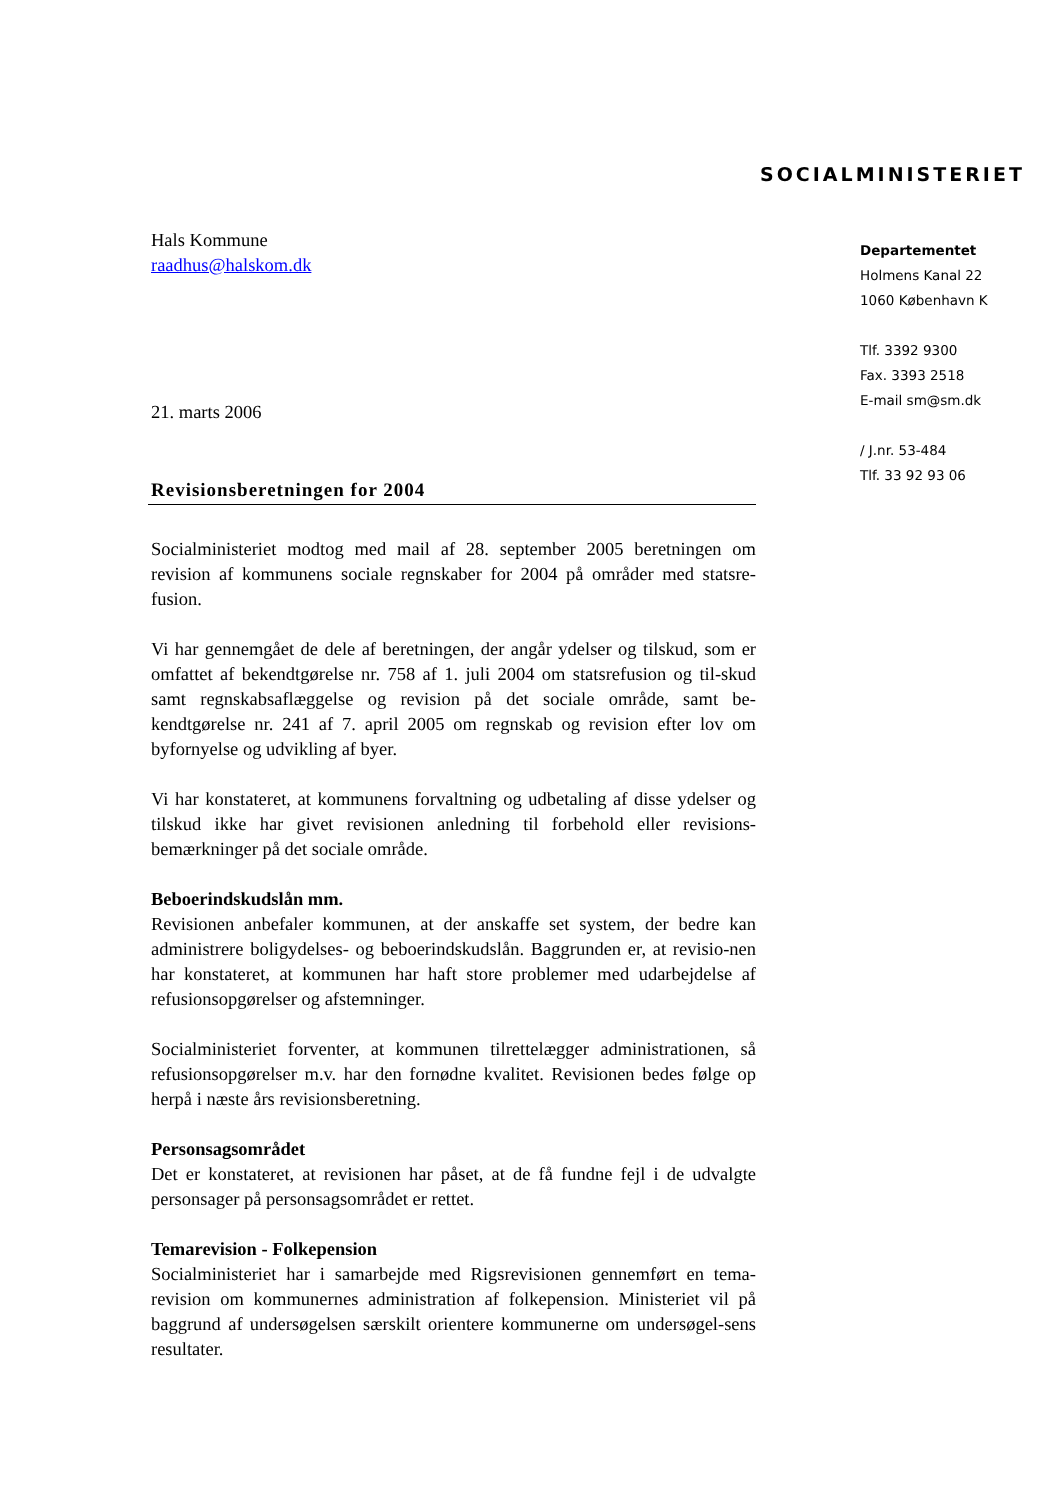SOCIALMINISTERIET
Departementet
Holmens Kanal 22
1060 København K
Tlf. 3392 9300
Fax. 3393 2518
E-mail sm@sm.dk
/ J.nr. 53-484
Tlf. 33 92 93 06
Hals Kommune
raadhus@halskom.dk
21. marts 2006
Revisionsberetningen for 2004
Socialministeriet modtog med mail af 28. september 2005 beretningen om revision af kommunens sociale regnskaber for 2004 på områder med statsre-fusion.
Vi har gennemgået de dele af beretningen, der angår ydelser og tilskud, som er omfattet af bekendtgørelse nr. 758 af 1. juli 2004 om statsrefusion og til-skud samt regnskabsaflæggelse og revision på det sociale område, samt be-kendtgørelse nr. 241 af 7. april 2005 om regnskab og revision efter lov om byfornyelse og udvikling af byer.
Vi har konstateret, at kommunens forvaltning og udbetaling af disse ydelser og tilskud ikke har givet revisionen anledning til forbehold eller revisions-bemærkninger på det sociale område.
Beboerindskudslån mm.
Revisionen anbefaler kommunen, at der anskaffe set system, der bedre kan administrere boligydelses- og beboerindskudslån. Baggrunden er, at revisio-nen har konstateret, at kommunen har haft store problemer med udarbejdelse af refusionsopgørelser og afstemninger.
Socialministeriet forventer, at kommunen tilrettelægger administrationen, så refusionsopgørelser m.v. har den fornødne kvalitet. Revisionen bedes følge op herpå i næste års revisionsberetning.
Personsagsområdet
Det er konstateret, at revisionen har påset, at de få fundne fejl i de udvalgte personsager på personsagsområdet er rettet.
Temarevision - Folkepension
Socialministeriet har i samarbejde med Rigsrevisionen gennemført en tema-revision om kommunernes administration af folkepension. Ministeriet vil på baggrund af undersøgelsen særskilt orientere kommunerne om undersøgel-sens resultater.